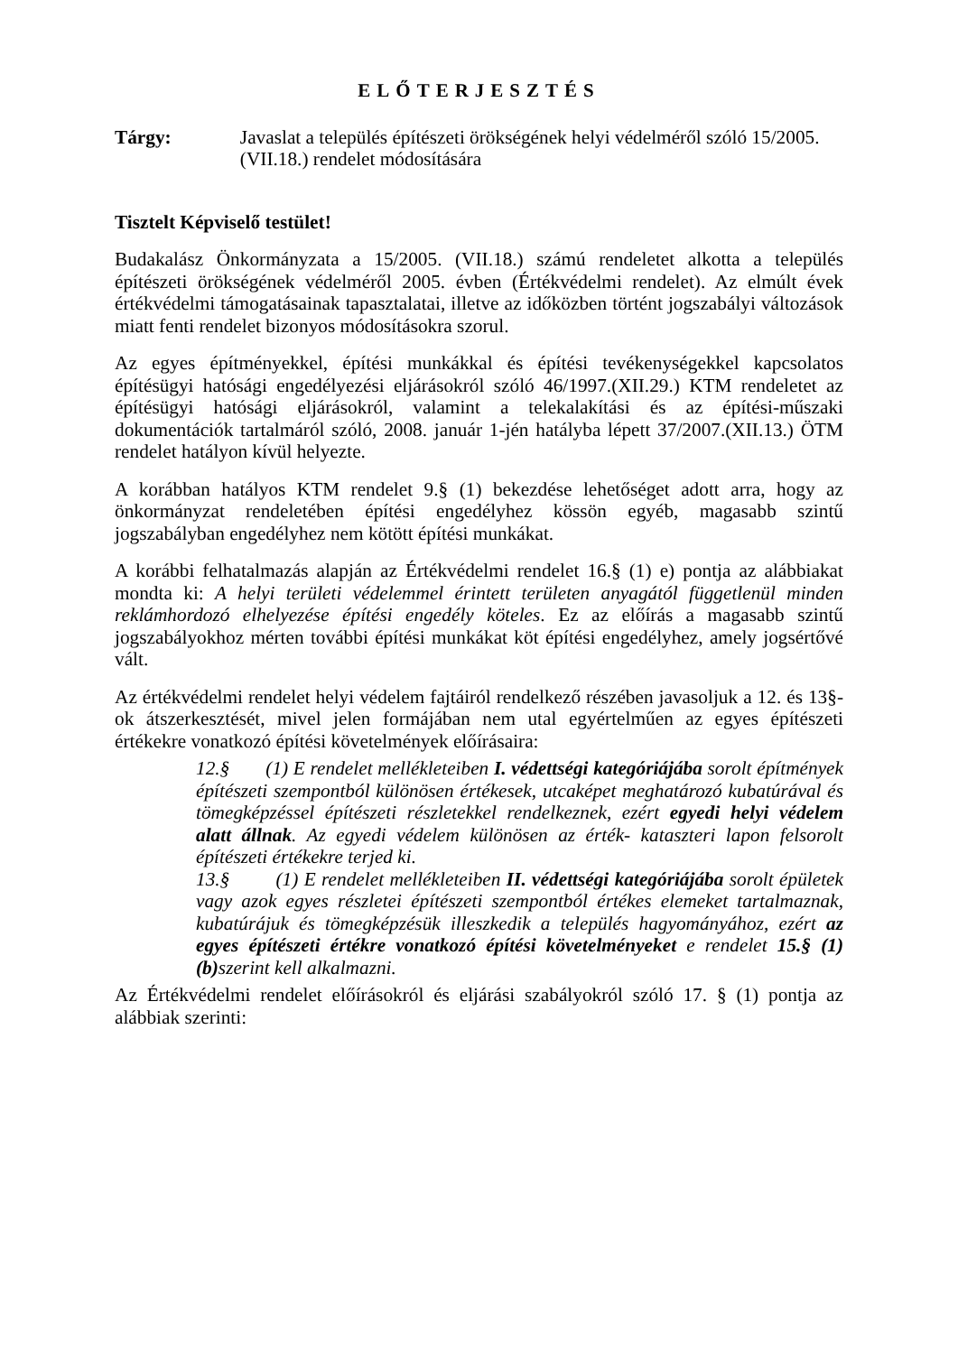ELŐTERJESZTÉS
Tárgy: Javaslat a település építészeti örökségének helyi védelméről szóló 15/2005. (VII.18.) rendelet módosítására
Tisztelt Képviselő testület!
Budakalász Önkormányzata a 15/2005. (VII.18.) számú rendeletet alkotta a település építészeti örökségének védelméről 2005. évben (Értékvédelmi rendelet). Az elmúlt évek értékvédelmi támogatásainak tapasztalatai, illetve az időközben történt jogszabályi változások miatt fenti rendelet bizonyos módosításokra szorul.
Az egyes építményekkel, építési munkákkal és építési tevékenységekkel kapcsolatos építésügyi hatósági engedélyezési eljárásokról szóló 46/1997.(XII.29.) KTM rendeletet az építésügyi hatósági eljárásokról, valamint a telekalakítási és az építési-műszaki dokumentációk tartalmáról szóló, 2008. január 1-jén hatályba lépett 37/2007.(XII.13.) ÖTM rendelet hatályon kívül helyezte.
A korábban hatályos KTM rendelet 9.§ (1) bekezdése lehetőséget adott arra, hogy az önkormányzat rendeletében építési engedélyhez kössön egyéb, magasabb szintű jogszabályban engedélyhez nem kötött építési munkákat.
A korábbi felhatalmazás alapján az Értékvédelmi rendelet 16.§ (1) e) pontja az alábbiakat mondta ki: A helyi területi védelemmel érintett területen anyagától függetlenül minden reklámhordozó elhelyezése építési engedély köteles. Ez az előírás a magasabb szintű jogszabályokhoz mérten további építési munkákat köt építési engedélyhez, amely jogsértővé vált.
Az értékvédelmi rendelet helyi védelem fajtáiról rendelkező részében javasoljuk a 12. és 13§-ok átszerkesztését, mivel jelen formájában nem utal egyértelműen az egyes építészeti értékekre vonatkozó építési követelmények előírásaira:
12.§ (1) E rendelet mellékleteiben I. védettségi kategóriájába sorolt építmények építészeti szempontból különösen értékesek, utcaképet meghatározó kubatúrával és tömegképzéssel építészeti részletekkel rendelkeznek, ezért egyedi helyi védelem alatt állnak. Az egyedi védelem különösen az érték- kataszteri lapon felsorolt építészeti értékekre terjed ki.
13.§ (1) E rendelet mellékleteiben II. védettségi kategóriájába sorolt épületek vagy azok egyes részletei építészeti szempontból értékes elemeket tartalmaznak, kubatúrájuk és tömegképzésük illeszkedik a település hagyományához, ezért az egyes építészeti értékre vonatkozó építési követelményeket e rendelet 15.§ (1) (b) szerint kell alkalmazni.
Az Értékvédelmi rendelet előírásokról és eljárási szabályokról szóló 17. § (1) pontja az alábbiak szerinti: